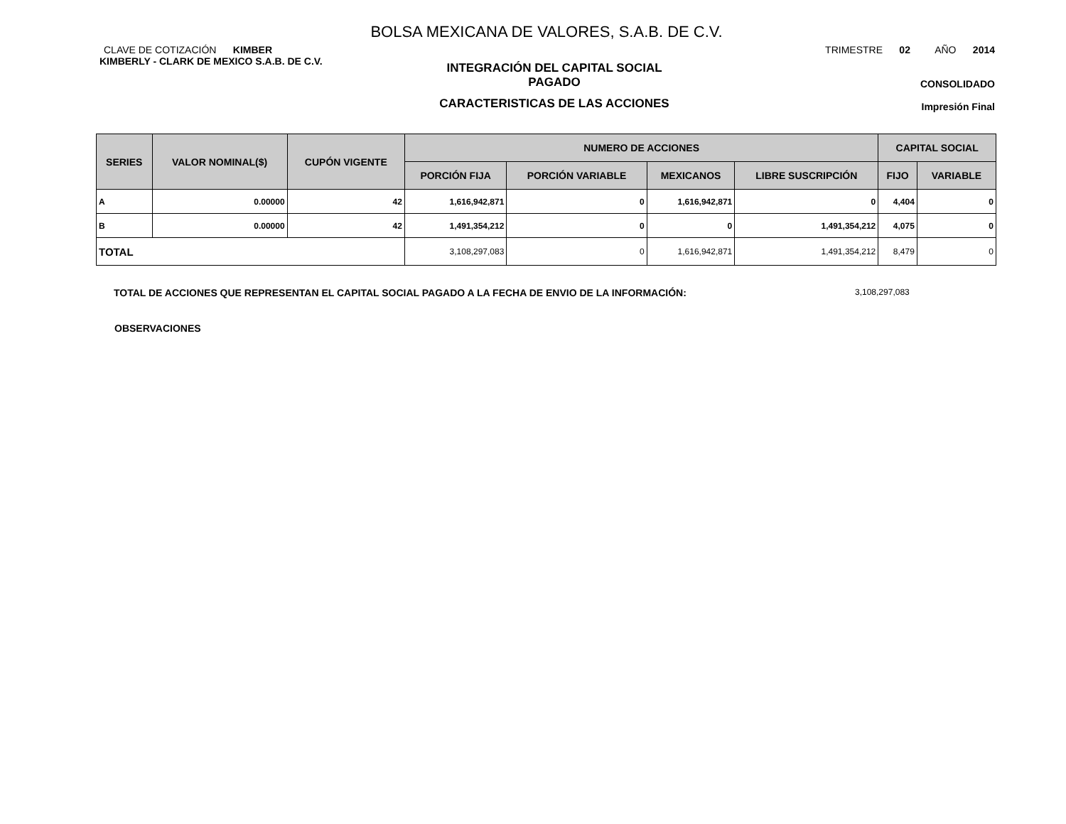BOLSA MEXICANA DE VALORES, S.A.B. DE C.V.
CLAVE DE COTIZACIÓN KIMBER
KIMBERLY - CLARK DE MEXICO S.A.B. DE C.V.
INTEGRACIÓN DEL CAPITAL SOCIAL
PAGADO
CARACTERISTICAS DE LAS ACCIONES
TRIMESTRE 02 AÑO 2014
CONSOLIDADO
Impresión Final
| SERIES | VALOR NOMINAL($) | CUPÓN VIGENTE | NUMERO DE ACCIONES | | | | CAPITAL SOCIAL | |
| --- | --- | --- | --- | --- | --- | --- | --- | --- |
| | | | PORCIÓN FIJA | PORCIÓN VARIABLE | MEXICANOS | LIBRE SUSCRIPCIÓN | FIJO | VARIABLE |
| A | 0.00000 | 42 | 1,616,942,871 | 0 | 1,616,942,871 | 0 | 4,404 | 0 |
| B | 0.00000 | 42 | 1,491,354,212 | 0 | 0 | 1,491,354,212 | 4,075 | 0 |
| TOTAL | | | 3,108,297,083 | 0 | 1,616,942,871 | 1,491,354,212 | 8,479 | 0 |
TOTAL DE ACCIONES QUE REPRESENTAN EL CAPITAL SOCIAL PAGADO A LA FECHA DE ENVIO DE LA INFORMACIÓN: 3,108,297,083
OBSERVACIONES